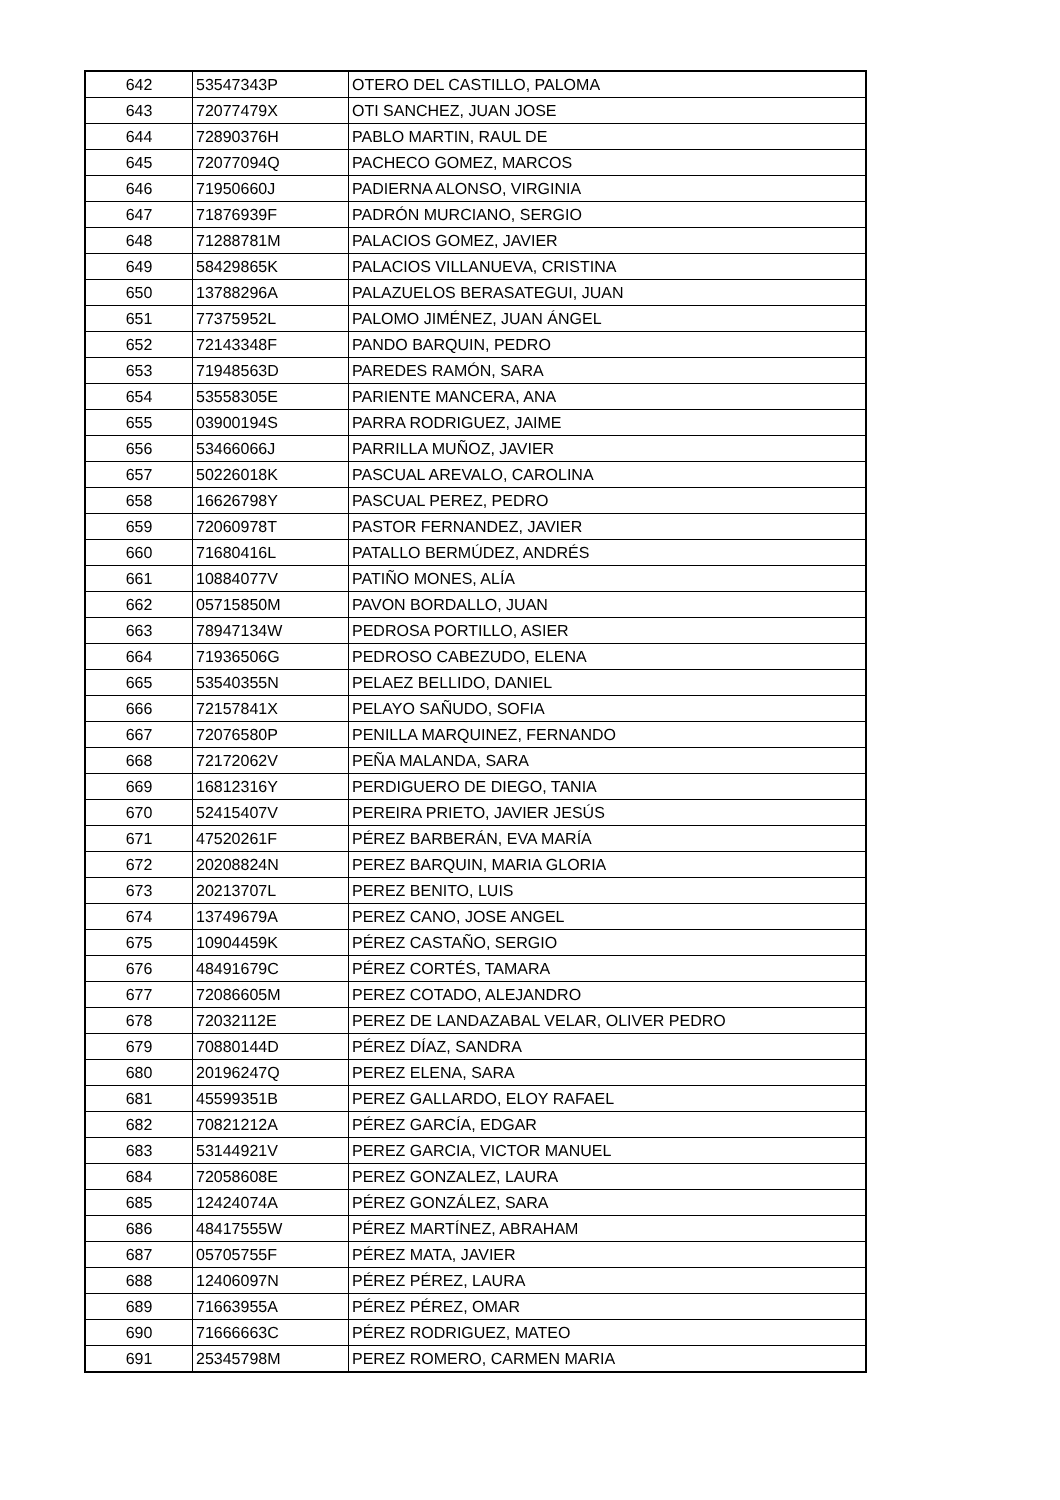| 642 | 53547343P | OTERO DEL CASTILLO, PALOMA |
| 643 | 72077479X | OTI SANCHEZ, JUAN JOSE |
| 644 | 72890376H | PABLO MARTIN, RAUL DE |
| 645 | 72077094Q | PACHECO GOMEZ, MARCOS |
| 646 | 71950660J | PADIERNA ALONSO, VIRGINIA |
| 647 | 71876939F | PADRÓN MURCIANO, SERGIO |
| 648 | 71288781M | PALACIOS GOMEZ, JAVIER |
| 649 | 58429865K | PALACIOS VILLANUEVA, CRISTINA |
| 650 | 13788296A | PALAZUELOS BERASATEGUI, JUAN |
| 651 | 77375952L | PALOMO JIMÉNEZ, JUAN ÁNGEL |
| 652 | 72143348F | PANDO BARQUIN, PEDRO |
| 653 | 71948563D | PAREDES RAMÓN, SARA |
| 654 | 53558305E | PARIENTE MANCERA, ANA |
| 655 | 03900194S | PARRA RODRIGUEZ, JAIME |
| 656 | 53466066J | PARRILLA MUÑOZ, JAVIER |
| 657 | 50226018K | PASCUAL AREVALO, CAROLINA |
| 658 | 16626798Y | PASCUAL PEREZ, PEDRO |
| 659 | 72060978T | PASTOR FERNANDEZ, JAVIER |
| 660 | 71680416L | PATALLO BERMÚDEZ, ANDRÉS |
| 661 | 10884077V | PATIÑO MONES, ALÍA |
| 662 | 05715850M | PAVON BORDALLO, JUAN |
| 663 | 78947134W | PEDROSA PORTILLO, ASIER |
| 664 | 71936506G | PEDROSO CABEZUDO, ELENA |
| 665 | 53540355N | PELAEZ BELLIDO, DANIEL |
| 666 | 72157841X | PELAYO SAÑUDO, SOFIA |
| 667 | 72076580P | PENILLA MARQUINEZ, FERNANDO |
| 668 | 72172062V | PEÑA MALANDA, SARA |
| 669 | 16812316Y | PERDIGUERO DE DIEGO, TANIA |
| 670 | 52415407V | PEREIRA PRIETO, JAVIER JESÚS |
| 671 | 47520261F | PÉREZ BARBERÁN, EVA MARÍA |
| 672 | 20208824N | PEREZ BARQUIN, MARIA GLORIA |
| 673 | 20213707L | PEREZ BENITO, LUIS |
| 674 | 13749679A | PEREZ CANO, JOSE ANGEL |
| 675 | 10904459K | PÉREZ CASTAÑO, SERGIO |
| 676 | 48491679C | PÉREZ CORTÉS, TAMARA |
| 677 | 72086605M | PEREZ COTADO, ALEJANDRO |
| 678 | 72032112E | PEREZ DE LANDAZABAL VELAR, OLIVER PEDRO |
| 679 | 70880144D | PÉREZ DÍAZ, SANDRA |
| 680 | 20196247Q | PEREZ ELENA, SARA |
| 681 | 45599351B | PEREZ GALLARDO, ELOY RAFAEL |
| 682 | 70821212A | PÉREZ GARCÍA, EDGAR |
| 683 | 53144921V | PEREZ GARCIA, VICTOR MANUEL |
| 684 | 72058608E | PEREZ GONZALEZ, LAURA |
| 685 | 12424074A | PÉREZ GONZÁLEZ, SARA |
| 686 | 48417555W | PÉREZ MARTÍNEZ, ABRAHAM |
| 687 | 05705755F | PÉREZ MATA, JAVIER |
| 688 | 12406097N | PÉREZ PÉREZ, LAURA |
| 689 | 71663955A | PÉREZ PÉREZ, OMAR |
| 690 | 71666663C | PÉREZ RODRIGUEZ, MATEO |
| 691 | 25345798M | PEREZ ROMERO, CARMEN MARIA |